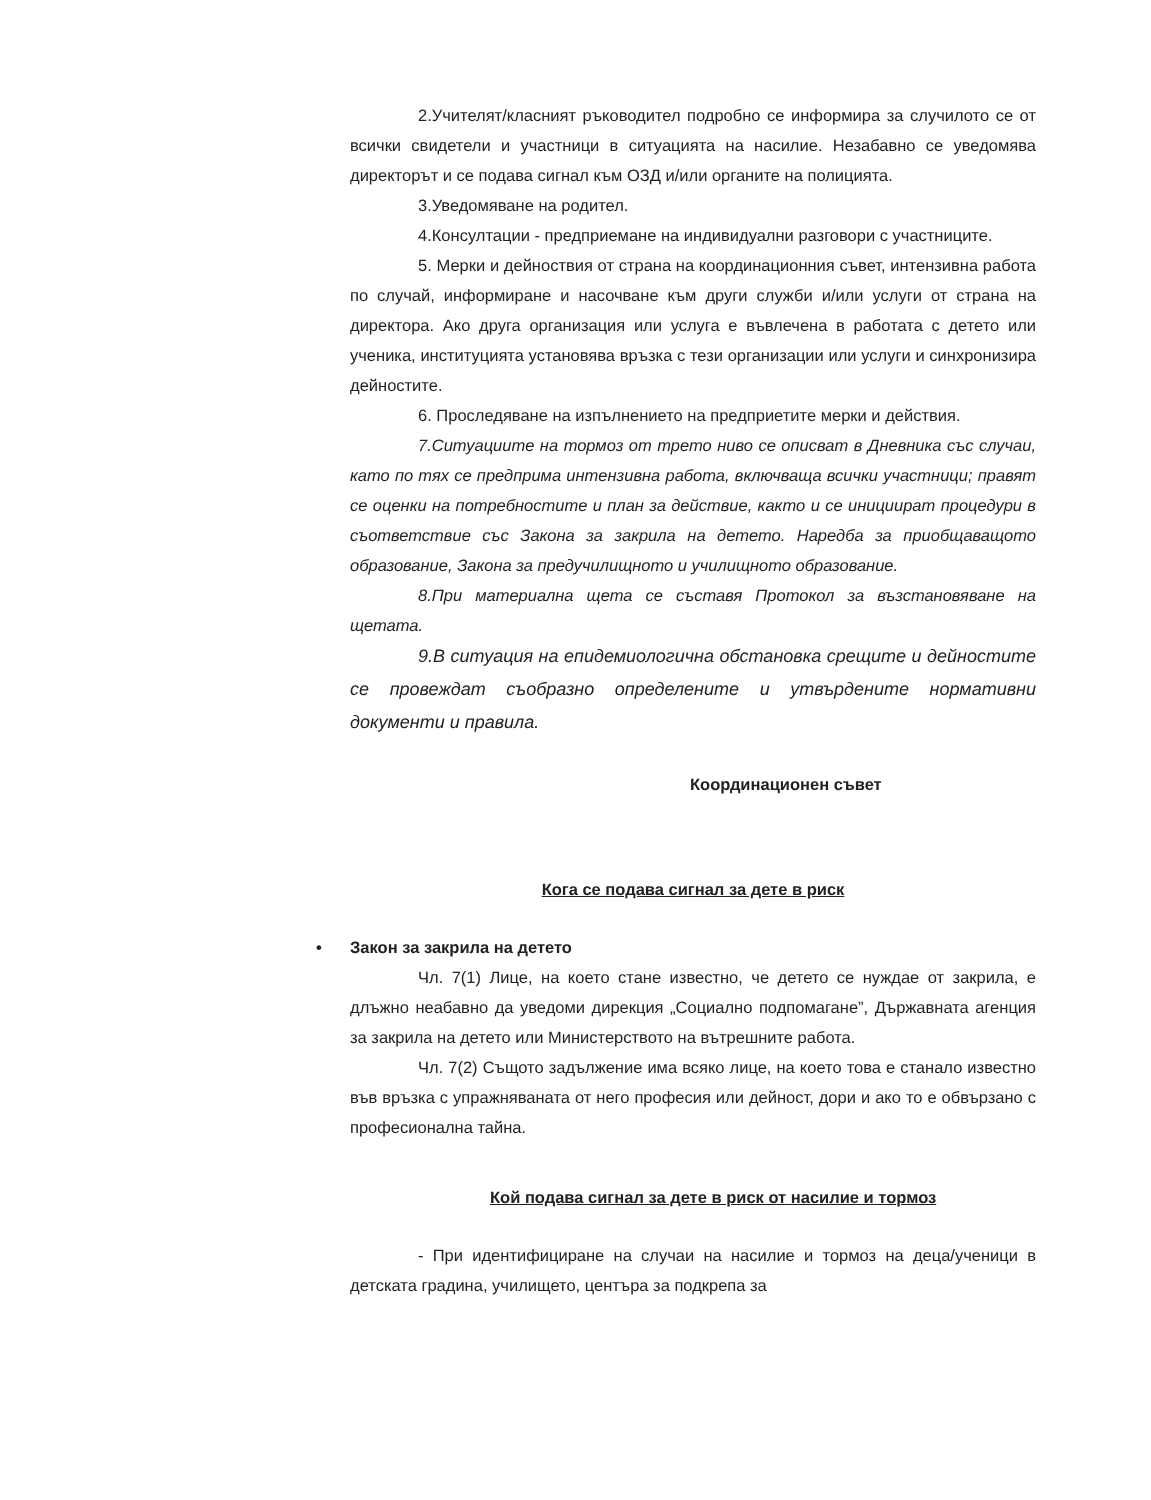2.Учителят/класният ръководител подробно се информира за случилото се от всички свидетели и участници в ситуацията на насилие. Незабавно се уведомява директорът и се подава сигнал към ОЗД и/или органите на полицията.
3.Уведомяване на родител.
4.Консултации - предприемане на индивидуални разговори с участниците.
5. Мерки и дейноствия от страна на координационния съвет, интензивна работа по случай, информиране и насочване към други служби и/или услуги от страна на директора. Ако друга организация или услуга е въвлечена в работата с детето или ученика, институцията установява връзка с тези организации или услуги и синхронизира дейностите.
6. Проследяване на изпълнението на предприетите мерки и действия.
7.Ситуациите на тормоз от трето ниво се описват в Дневника със случаи, като по тях се предприма интензивна работа, включваща всички участници; правят се оценки на потребностите и план за действие, както и се инициират процедури в съответствие със Закона за закрила на детето. Наредба за приобщаващото образование, Закона за предучилищното и училищното образование.
8.При материална щета се съставя Протокол за възстановяване на щетата.
9.В ситуация на епидемиологична обстановка срещите и дейностите се провеждат съобразно определените и утвърдените нормативни документи и правила.
Координационен съвет
Кога се подава сигнал за дете в риск
• Закон за закрила на детето
Чл. 7(1) Лице, на което стане известно, че детето се нуждае от закрила, е длъжно неабавно да уведоми дирекция „Социално подпомагане”, Държавната агенция за закрила на детето или Министерството на вътрешните работа.
Чл. 7(2) Същото задължение има всяко лице, на което това е станало известно във връзка с упражняваната от него професия или дейност, дори и ако то е обвързано с професионална тайна.
Кой подава сигнал за дете в риск от насилие и тормоз
- При идентифициране на случаи на насилие и тормоз на деца/ученици в детската градина, училището, центъра за подкрепа за